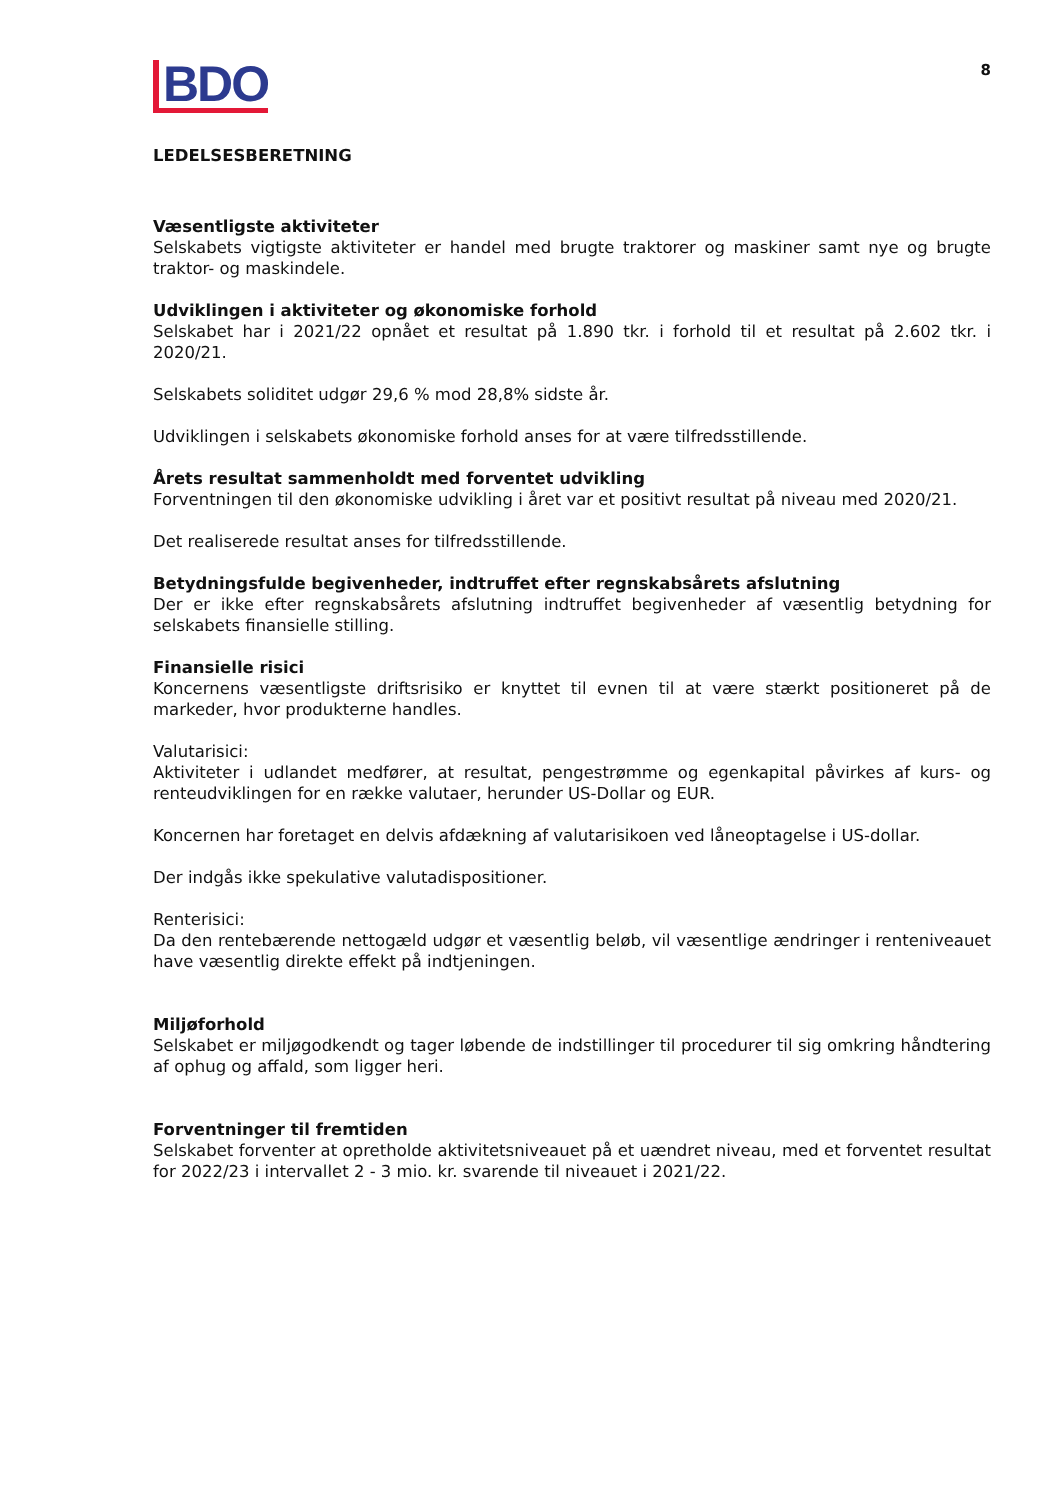BDO
8
LEDELSESBERETNING
Væsentligste aktiviteter
Selskabets vigtigste aktiviteter er handel med brugte traktorer og maskiner samt nye og brugte traktor- og maskindele.
Udviklingen i aktiviteter og økonomiske forhold
Selskabet har i 2021/22 opnået et resultat på 1.890 tkr. i forhold til et resultat på 2.602 tkr. i 2020/21.
Selskabets soliditet udgør 29,6 % mod 28,8% sidste år.
Udviklingen i selskabets økonomiske forhold anses for at være tilfredsstillende.
Årets resultat sammenholdt med forventet udvikling
Forventningen til den økonomiske udvikling i året var et positivt resultat på niveau med 2020/21.
Det realiserede resultat anses for tilfredsstillende.
Betydningsfulde begivenheder, indtruffet efter regnskabsårets afslutning
Der er ikke efter regnskabsårets afslutning indtruffet begivenheder af væsentlig betydning for selskabets finansielle stilling.
Finansielle risici
Koncernens væsentligste driftsrisiko er knyttet til evnen til at være stærkt positioneret på de markeder, hvor produkterne handles.
Valutarisici:
Aktiviteter i udlandet medfører, at resultat, pengestrømme og egenkapital påvirkes af kurs- og renteudviklingen for en række valutaer, herunder US-Dollar og EUR.
Koncernen har foretaget en delvis afdækning af valutarisikoen ved låneoptagelse i US-dollar.
Der indgås ikke spekulative valutadispositioner.
Renterisici:
Da den rentebærende nettogæld udgør et væsentlig beløb, vil væsentlige ændringer i renteniveauet have væsentlig direkte effekt på indtjeningen.
Miljøforhold
Selskabet er miljøgodkendt og tager løbende de indstillinger til procedurer til sig omkring håndtering af ophug og affald, som ligger heri.
Forventninger til fremtiden
Selskabet forventer at opretholde aktivitetsniveauet på et uændret niveau, med et forventet resultat for 2022/23 i intervallet 2 - 3 mio. kr. svarende til niveauet i 2021/22.